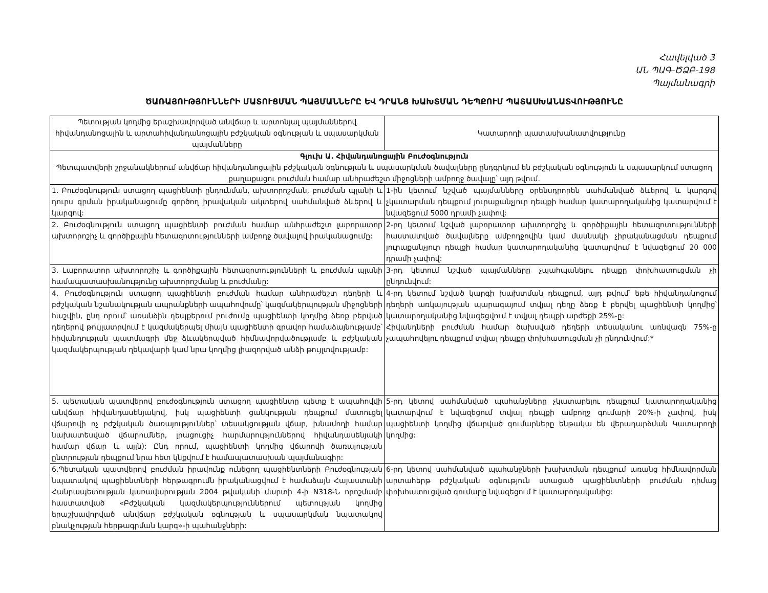Հավելված 3
ԱՆ ՊԱԳ-ԾՁԲ-198
Պայմանագրի
ԾԱՌԱՅՈՒԹՅՈՒՆՆԵՐԻ ՄԱՏՈՒՑՄԱՆ ՊԱՅՄԱՆՆԵՐԸ ԵՎ ԴՐԱՆՑ ԽԱԽՏՄԱՆ ԴԵՊՔՈՒՄ ՊԱՏԱՍԽԱՆԱՏՎՈՒԹՅՈՒՆԸ
| Պետության կողմից երաշխավորված անվճար և արտոնյալ պայմաններով հիվանդանոցային և արտահիվանդանոցային բժշկական օգնության և սպասարկման պայմանները | Կատարողի պատասխանատվությունը |
| --- | --- |
| Գլուխ Ա. Հիվանդանոցային Բուժօգնություն Պետպատվերի շրջանակներում անվճար հիվանդանոցային բժշկական օգնության և սպասարկման ծավալները ընդգրկում են բժշկական օգնություն և սպասարկում ստացող քաղաքացու բուժման համար անհրաժեշտ միջոցների ամբողջ ծավալը՝ այդ թվում. | |
| 1. Բուժօգնություն ստացող պացիենտի ընդունման, ախտորոշման, բուժման պլանի և դուրս գրման իրականացումը գործող իրավական ակտերով սահմանված ձևերով և կարգով: | 1-ին կետում նշված պայմանները օրենսդրորեն սահմանված ձևերով և կարգով չկատարման դեպքում յուրաքանչյուր դեպքի համար կատարողականից կատարվում է նվազեցում 5000 դրամի չափով: |
| 2. Բուժօգնություն ստացող պացիենտի բուժման համար անհրաժեշտ լաբորատոր ախտորոշիչ և գործիքային հետազոտությունների ամբողջ ծավալով իրականացումը: | 2-րդ կետում նշված լաբորատոր ախտորոշիչ և գործիքային հետազոտությունների հաստատված ծավալները ամբողջովին կամ մասնակի չիրականացման դեպքում յուրաքանչյուր դեպքի համար կատարողականից կատարվում է նվազեցում 20 000 դրամի չափով: |
| 3. Լաբորատոր ախտորոշիչ և գործիքային հետազոտությունների և բուժման պլանի համապատասխանությունը ախտորոշմանը և բուժմանը: | 3-րդ կետում նշված պայմանները չպահպանելու դեպքը փոխհատուցման չի ընդունվում: |
| 4. Բուժօգնություն ստացող պացիենտի բուժման համար անհրաժեշտ դեղերի և բժշկական նշանակության ապրանքների ապահովումը՝ կազմակերպության միջոցների հաշվին, ընդ որում՝ առանձին դեպքերում բուժումը պացիենտի կողմից ձեռք բերված դեղերով թույլատրվում է կազմակերպել միայն պացիենտի գրավոր համաձայնությամբ՝ հիվանդության պատմագրի մեջ ձևակերպված հիմնավորվածությամբ և բժշկական կազմակերպության ղեկավարի կամ նրա կողմից լիազորված անձի թույլտվությամբ: | 4-րդ կետում նշված կարգի խախտման դեպքում, այդ թվում՝ եթե հիվանդանոցում դեղերի առկայության պարագայում տվյալ դեղը ձեռք է բերվել պացիենտի կողմից՝ կատարողականից նվազեցվում է տվյալ դեպքի արժեքի 25%-ը: Հիվանդների բուժման համար ծախսված դեղերի տեսականու առնվազն 75%-ը չապահովելու դեպքում տվյալ դեպքը փոխհատուցման չի ընդունվում:* |
| 5. պետական պատվերով բուժօգնություն ստացող պացիենտը պետք է ապահովվի անվճար հիվանդասենյակով, իսկ պացիենտի ցանկության դեպքում մատուցել վճարովի ոչ բժշկական ծառայություններ՝ տեսակցության վճար, խնամողի համար նախատեսված վճարումներ, լրացուցիչ հարմարություններով հիվանդասենյակի համար վճար և այլն): Ընդ որում, պացիենտի կողմից վճարովի ծառայության ընտրության դեպքում նրա հետ կնքվում է համապատասխան պայմանագիր: | 5-րդ կետով սահմանված պահանջները չկատարելու դեպքում կատարողականից կատարվում է նվազեցում տվյալ դեպքի ամբողջ գումարի 20%-ի չափով, իսկ պացիենտի կողմից վճարված գումարները ենթակա են վերադարձման Կատարողի կողմից: |
| 6.Պետական պատվերով բուժման իրավունք ունեցող պացիենտների Բուժօգնության նպատակով պացիենտների հերթագրումն իրականացվում է համաձայն Հայաստանի Հանրապետության կառավարության 2004 թվականի մարտի 4-ի N318-Ն որոշմամբ հաստատված «Բժշկական կազմակերպություններում պետության կողմից երաշխավորված անվճար բժշկական օգնության և սպասարկման նպատակով բնակչության հերթագրման կարգ»-ի պահանջների: | 6-րդ կետով սահմանված պահանջների խախտման դեպքում առանց հիմնավորման արտահերթ բժշկական օգնություն ստացած պացիենտների բուժման դիմաց փոխհատուցված գումարը նվազեցում է կատարողականից: |